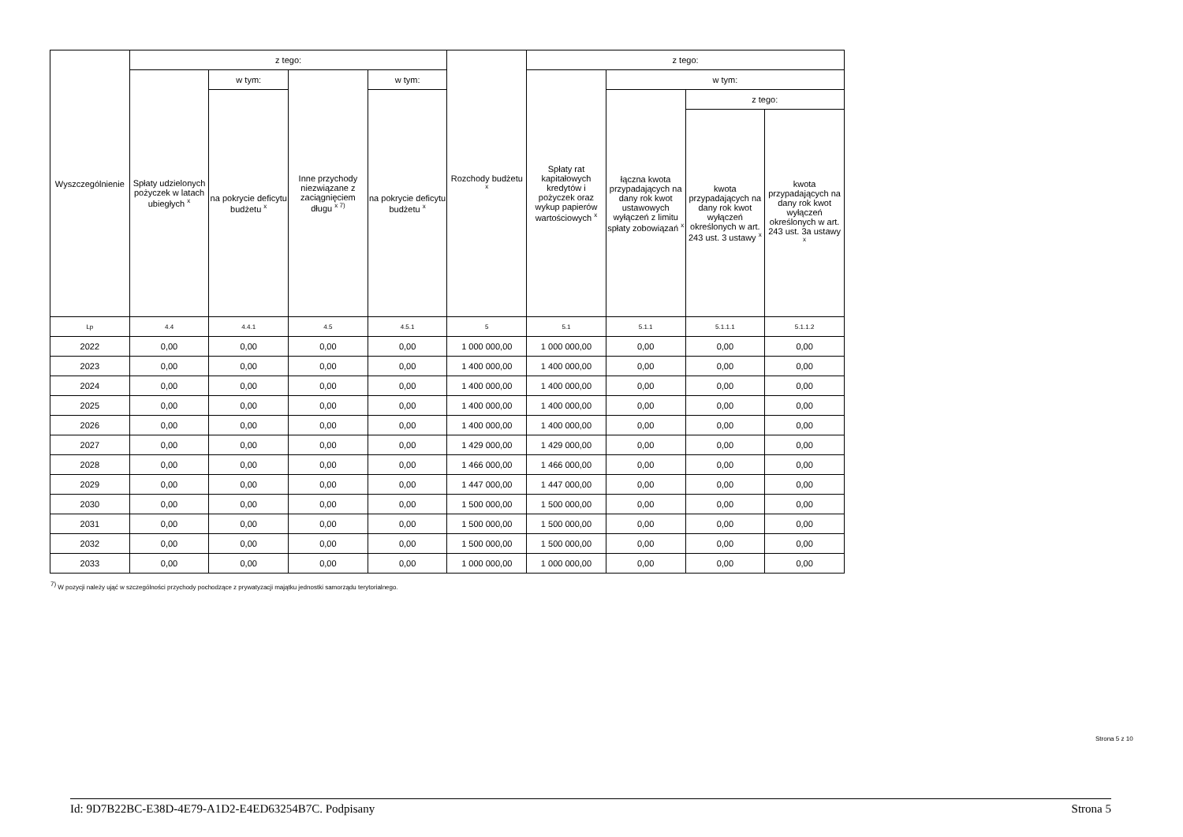| Wyszczególnienie | z tego: | | | | Rozchody budżetu <sup>x</sup> | z tego: | | | |
| --- | --- | --- | --- | --- | --- | --- | --- | --- | --- |
| | Spłaty udzielonych pożyczek w latach ubiegłych <sup>x</sup> | w tym: | Inne przychody niezwiązane z zaciągnięciem długu <sup>x 7)</sup> | w tym: | | Spłaty rat kapitałowych kredytów i pożyczek oraz wykup papierów wartościowych <sup>x</sup> | w tym: | | |
| | | na pokrycie deficytu budżetu <sup>x</sup> | | na pokrycie deficytu budżetu <sup>x</sup> | | | łączna kwota przypadających na dany rok kwot ustawowych wyłączeń z limitu spłaty zobowiązań <sup>x</sup> | z tego: | |
| | | | | | | | | kwota przypadających na dany rok kwot wyłączeń określonych w art. 243 ust. 3 ustawy <sup>x</sup> | kwota przypadających na dany rok kwot wyłączeń określonych w art. 243 ust. 3a ustawy <sup>x</sup> |
| Lp | 4.4 | 4.4.1 | 4.5 | 4.5.1 | 5 | 5.1 | 5.1.1 | 5.1.1.1 | 5.1.1.2 |
| 2022 | 0,00 | 0,00 | 0,00 | 0,00 | 1 000 000,00 | 1 000 000,00 | 0,00 | 0,00 | 0,00 |
| 2023 | 0,00 | 0,00 | 0,00 | 0,00 | 1 400 000,00 | 1 400 000,00 | 0,00 | 0,00 | 0,00 |
| 2024 | 0,00 | 0,00 | 0,00 | 0,00 | 1 400 000,00 | 1 400 000,00 | 0,00 | 0,00 | 0,00 |
| 2025 | 0,00 | 0,00 | 0,00 | 0,00 | 1 400 000,00 | 1 400 000,00 | 0,00 | 0,00 | 0,00 |
| 2026 | 0,00 | 0,00 | 0,00 | 0,00 | 1 400 000,00 | 1 400 000,00 | 0,00 | 0,00 | 0,00 |
| 2027 | 0,00 | 0,00 | 0,00 | 0,00 | 1 429 000,00 | 1 429 000,00 | 0,00 | 0,00 | 0,00 |
| 2028 | 0,00 | 0,00 | 0,00 | 0,00 | 1 466 000,00 | 1 466 000,00 | 0,00 | 0,00 | 0,00 |
| 2029 | 0,00 | 0,00 | 0,00 | 0,00 | 1 447 000,00 | 1 447 000,00 | 0,00 | 0,00 | 0,00 |
| 2030 | 0,00 | 0,00 | 0,00 | 0,00 | 1 500 000,00 | 1 500 000,00 | 0,00 | 0,00 | 0,00 |
| 2031 | 0,00 | 0,00 | 0,00 | 0,00 | 1 500 000,00 | 1 500 000,00 | 0,00 | 0,00 | 0,00 |
| 2032 | 0,00 | 0,00 | 0,00 | 0,00 | 1 500 000,00 | 1 500 000,00 | 0,00 | 0,00 | 0,00 |
| 2033 | 0,00 | 0,00 | 0,00 | 0,00 | 1 000 000,00 | 1 000 000,00 | 0,00 | 0,00 | 0,00 |
<sup>7)</sup> W pozycji należy ująć w szczególności przychody pochodzące z prywatyzacji majątku jednostki samorządu terytorialnego.
Strona 5 z 10
Id: 9D7B22BC-E38D-4E79-A1D2-E4ED63254B7C. Podpisany Strona 5